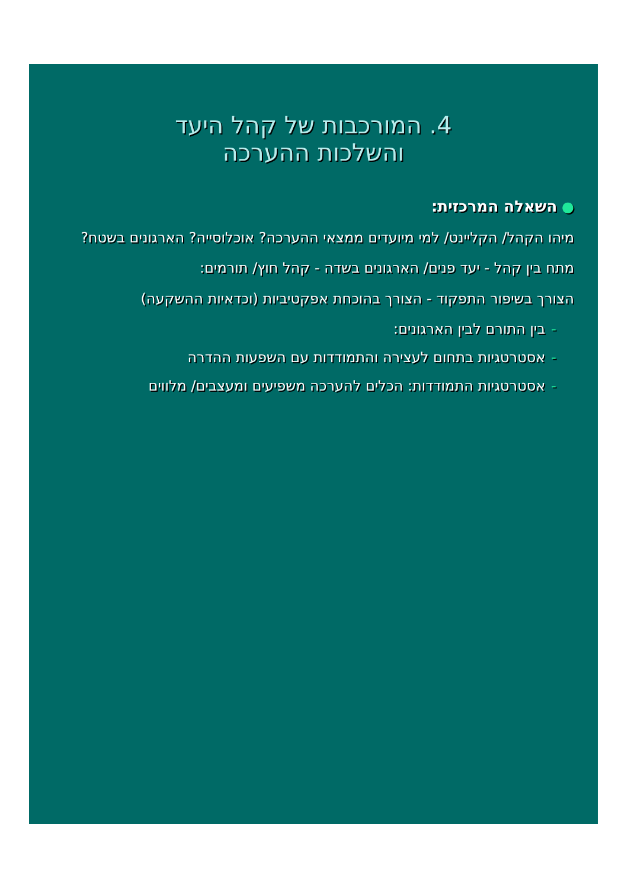4. המורכבות של קהל היעד
והשלכות ההערכה
● השאלה המרכזית:
מיהו הקהל/ הקליינט/ למי מיועדים ממצאי ההערכה? אוכלוסייה? הארגונים בשטח?
מתח בין קהל - יעד פנים/ הארגונים בשדה - קהל חוץ/ תורמים:
הצורך בשיפור התפקוד - הצורך בהוכחת אפקטיביות (וכדאיות ההשקעה)
-בין התורם לבין הארגונים:
-אסטרטגיות בתחום לעצירה והתמודדות עם השפעות ההדרה
-אסטרטגיות התמודדות: הכלים להערכה משפיעים ומעצבים/ מלווים